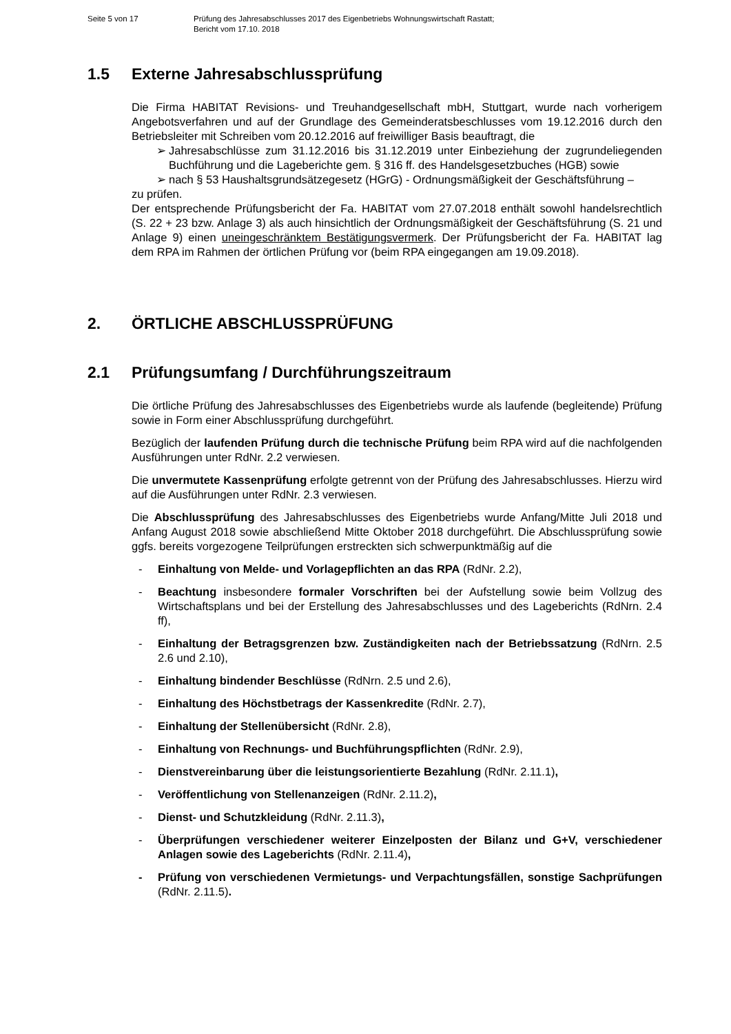Seite 5 von 17 Prüfung des Jahresabschlusses 2017 des Eigenbetriebs Wohnungswirtschaft Rastatt;
Bericht vom 17.10. 2018
1.5 Externe Jahresabschlussprüfung
Die Firma HABITAT Revisions- und Treuhandgesellschaft mbH, Stuttgart, wurde nach vorherigem Angebotsverfahren und auf der Grundlage des Gemeinderatsbeschlusses vom 19.12.2016 durch den Betriebsleiter mit Schreiben vom 20.12.2016 auf freiwilliger Basis beauftragt, die
➢ Jahresabschlüsse zum 31.12.2016 bis 31.12.2019 unter Einbeziehung der zugrundeliegenden Buchführung und die Lageberichte gem. § 316 ff. des Handelsgesetzbuches (HGB) sowie
➢ nach § 53 Haushaltsgrundsätzegesetz (HGrG) - Ordnungsmäßigkeit der Geschäftsführung –
zu prüfen.
Der entsprechende Prüfungsbericht der Fa. HABITAT vom 27.07.2018 enthält sowohl handelsrechtlich (S. 22 + 23 bzw. Anlage 3) als auch hinsichtlich der Ordnungsmäßigkeit der Geschäftsführung (S. 21 und Anlage 9) einen uneingeschränktem Bestätigungsvermerk. Der Prüfungsbericht der Fa. HABITAT lag dem RPA im Rahmen der örtlichen Prüfung vor (beim RPA eingegangen am 19.09.2018).
2. ÖRTLICHE ABSCHLUSSPRÜFUNG
2.1 Prüfungsumfang / Durchführungszeitraum
Die örtliche Prüfung des Jahresabschlusses des Eigenbetriebs wurde als laufende (begleitende) Prüfung sowie in Form einer Abschlussprüfung durchgeführt.
Bezüglich der laufenden Prüfung durch die technische Prüfung beim RPA wird auf die nachfolgenden Ausführungen unter RdNr. 2.2 verwiesen.
Die unvermutete Kassenprüfung erfolgte getrennt von der Prüfung des Jahresabschlusses. Hierzu wird auf die Ausführungen unter RdNr. 2.3 verwiesen.
Die Abschlussprüfung des Jahresabschlusses des Eigenbetriebs wurde Anfang/Mitte Juli 2018 und Anfang August 2018 sowie abschließend Mitte Oktober 2018 durchgeführt. Die Abschlussprüfung sowie ggfs. bereits vorgezogene Teilprüfungen erstreckten sich schwerpunktmäßig auf die
- Einhaltung von Melde- und Vorlagepflichten an das RPA (RdNr. 2.2),
- Beachtung insbesondere formaler Vorschriften bei der Aufstellung sowie beim Vollzug des Wirtschaftsplans und bei der Erstellung des Jahresabschlusses und des Lageberichts (RdNrn. 2.4 ff),
- Einhaltung der Betragsgrenzen bzw. Zuständigkeiten nach der Betriebssatzung (RdNrn. 2.5 2.6 und 2.10),
- Einhaltung bindender Beschlüsse (RdNrn. 2.5 und 2.6),
- Einhaltung des Höchstbetrags der Kassenkredite (RdNr. 2.7),
- Einhaltung der Stellenübersicht (RdNr. 2.8),
- Einhaltung von Rechnungs- und Buchführungspflichten (RdNr. 2.9),
- Dienstvereinbarung über die leistungsorientierte Bezahlung (RdNr. 2.11.1),
- Veröffentlichung von Stellenanzeigen (RdNr. 2.11.2),
- Dienst- und Schutzkleidung (RdNr. 2.11.3),
- Überprüfungen verschiedener weiterer Einzelposten der Bilanz und G+V, verschiedener Anlagen sowie des Lageberichts (RdNr. 2.11.4),
- Prüfung von verschiedenen Vermietungs- und Verpachtungsfällen, sonstige Sachprüfungen (RdNr. 2.11.5).